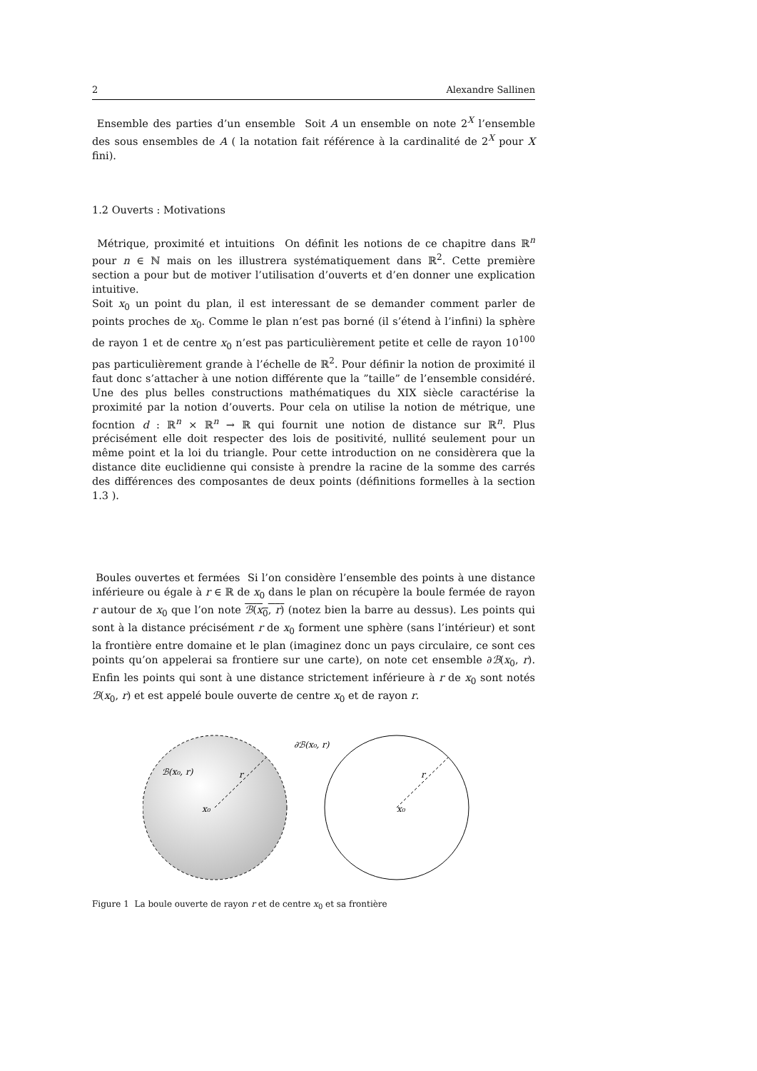2 Alexandre Sallinen
Ensemble des parties d’un ensemble Soit A un ensemble on note 2<sup>X</sup> l’ensemble des sous ensembles de A ( la notation fait référence à la cardinalité de 2<sup>X</sup> pour X fini).
1.2 Ouverts : Motivations
Métrique, proximité et intuitions On définit les notions de ce chapitre dans ℝ<sup>n</sup> pour n ∈ ℕ mais on les illustrera systématiquement dans ℝ<sup>2</sup>. Cette première section a pour but de motiver l’utilisation d’ouverts et d’en donner une explication intuitive.
Soit x<sub>0</sub> un point du plan, il est interessant de se demander comment parler de points proches de x<sub>0</sub>. Comme le plan n’est pas borné (il s’étend à l’infini) la sphère de rayon 1 et de centre x<sub>0</sub> n’est pas particulièrement petite et celle de rayon 10<sup>100</sup> pas particulièrement grande à l’échelle de ℝ<sup>2</sup>. Pour définir la notion de proximité il faut donc s’attacher à une notion différente que la ”taille” de l’ensemble considéré. Une des plus belles constructions mathématiques du XIX siècle caractérise la proximité par la notion d’ouverts. Pour cela on utilise la notion de métrique, une focntion d : ℝ<sup>n</sup> × ℝ<sup>n</sup> → ℝ qui fournit une notion de distance sur ℝ<sup>n</sup>. Plus précisément elle doit respecter des lois de positivité, nullité seulement pour un même point et la loi du triangle. Pour cette introduction on ne considèrera que la distance dite euclidienne qui consiste à prendre la racine de la somme des carrés des différences des composantes de deux points (définitions formelles à la section 1.3 ).
Boules ouvertes et fermées Si l’on considère l’ensemble des points à une distance inférieure ou égale à r ∈ ℝ de x<sub>0</sub> dans le plan on récupère la boule fermée de rayon r autour de x<sub>0</sub> que l’on note ℬ(x<sub>0</sub>, r) (notez bien la barre au dessus). Les points qui sont à la distance précisément r de x<sub>0</sub> forment une sphère (sans l’intérieur) et sont la frontière entre domaine et le plan (imaginez donc un pays circulaire, ce sont ces points qu’on appelerai sa frontiere sur une carte), on note cet ensemble ∂ℬ(x<sub>0</sub>, r). Enfin les points qui sont à une distance strictement inférieure à r de x<sub>0</sub> sont notés ℬ(x<sub>0</sub>, r) et est appelé boule ouverte de centre x<sub>0</sub> et de rayon r.
ℬ(x₀, r)
r
x₀
∂ℬ(x₀, r)
r
x₀
Figure 1 La boule ouverte de rayon r et de centre x<sub>0</sub> et sa frontière